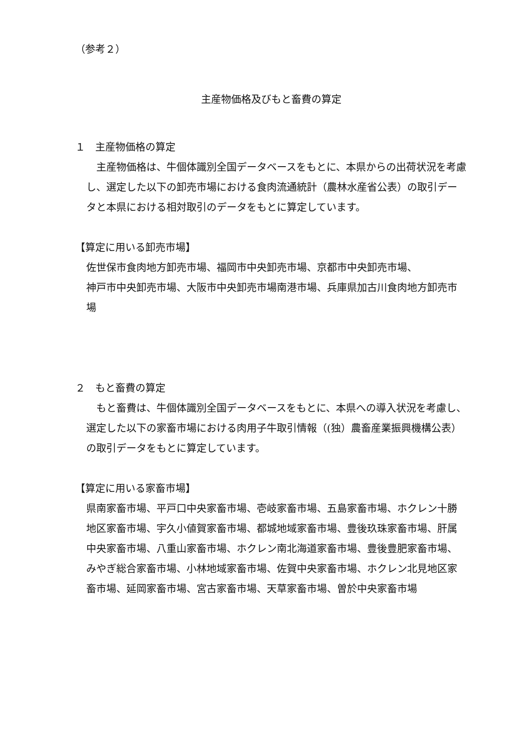（参考２）
主産物価格及びもと畜費の算定
１　主産物価格の算定
　主産物価格は、牛個体識別全国データベースをもとに、本県からの出荷状況を考慮し、選定した以下の卸売市場における食肉流通統計（農林水産省公表）の取引データと本県における相対取引のデータをもとに算定しています。
【算定に用いる卸売市場】
佐世保市食肉地方卸売市場、福岡市中央卸売市場、京都市中央卸売市場、
神戸市中央卸売市場、大阪市中央卸売市場南港市場、兵庫県加古川食肉地方卸売市場
２　もと畜費の算定
　もと畜費は、牛個体識別全国データベースをもとに、本県への導入状況を考慮し、選定した以下の家畜市場における肉用子牛取引情報（(独）農畜産業振興機構公表）の取引データをもとに算定しています。
【算定に用いる家畜市場】
県南家畜市場、平戸口中央家畜市場、壱岐家畜市場、五島家畜市場、ホクレン十勝地区家畜市場、宇久小値賀家畜市場、都城地域家畜市場、豊後玖珠家畜市場、肝属中央家畜市場、八重山家畜市場、ホクレン南北海道家畜市場、豊後豊肥家畜市場、みやぎ総合家畜市場、小林地域家畜市場、佐賀中央家畜市場、ホクレン北見地区家畜市場、延岡家畜市場、宮古家畜市場、天草家畜市場、曽於中央家畜市場